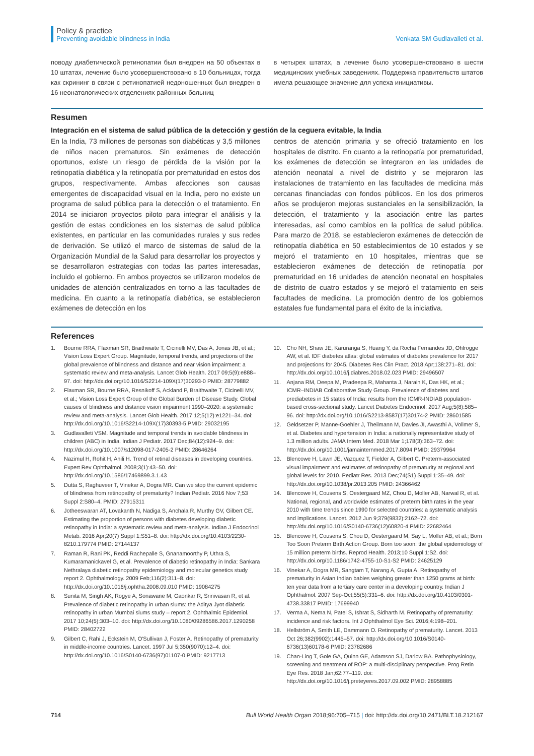Policy & practice
Preventing avoidable blindness in India
Venkata SM Gudlavalleti et al.
поводу диабетической ретинопатии был внедрен на 50 объектах в 10 штатах, лечение было усовершенствовано в 10 больницах, тогда как скрининг в связи с ретинопатией недоношенных был внедрен в 16 неонатологических отделениях районных больниц
в четырех штатах, а лечение было усовершенствовано в шести медицинских учебных заведениях. Поддержка правительств штатов имела решающее значение для успеха инициативы.
Resumen
Integración en el sistema de salud pública de la detección y gestión de la ceguera evitable, la India
En la India, 73 millones de personas son diabéticas y 3,5 millones de niños nacen prematuros. Sin exámenes de detección oportunos, existe un riesgo de pérdida de la visión por la retinopatía diabética y la retinopatía por prematuridad en estos dos grupos, respectivamente. Ambas afecciones son causas emergentes de discapacidad visual en la India, pero no existe un programa de salud pública para la detección o el tratamiento. En 2014 se iniciaron proyectos piloto para integrar el análisis y la gestión de estas condiciones en los sistemas de salud pública existentes, en particular en las comunidades rurales y sus redes de derivación. Se utilizó el marco de sistemas de salud de la Organización Mundial de la Salud para desarrollar los proyectos y se desarrollaron estrategias con todas las partes interesadas, incluido el gobierno. En ambos proyectos se utilizaron modelos de unidades de atención centralizados en torno a las facultades de medicina. En cuanto a la retinopatía diabética, se establecieron exámenes de detección en los
centros de atención primaria y se ofreció tratamiento en los hospitales de distrito. En cuanto a la retinopatía por prematuridad, los exámenes de detección se integraron en las unidades de atención neonatal a nivel de distrito y se mejoraron las instalaciones de tratamiento en las facultades de medicina más cercanas financiadas con fondos públicos. En los dos primeros años se produjeron mejoras sustanciales en la sensibilización, la detección, el tratamiento y la asociación entre las partes interesadas, así como cambios en la política de salud pública. Para marzo de 2018, se establecieron exámenes de detección de retinopatía diabética en 50 establecimientos de 10 estados y se mejoró el tratamiento en 10 hospitales, mientras que se establecieron exámenes de detección de retinopatía por prematuridad en 16 unidades de atención neonatal en hospitales de distrito de cuatro estados y se mejoró el tratamiento en seis facultades de medicina. La promoción dentro de los gobiernos estatales fue fundamental para el éxito de la iniciativa.
References
1. Bourne RRA, Flaxman SR, Braithwaite T, Cicinelli MV, Das A, Jonas JB, et al.; Vision Loss Expert Group. Magnitude, temporal trends, and projections of the global prevalence of blindness and distance and near vision impairment: a systematic review and meta-analysis. Lancet Glob Health. 2017 09;5(9):e888–97. doi: http://dx.doi.org/10.1016/S2214-109X(17)30293-0 PMID: 28779882
2. Flaxman SR, Bourne RRA, Resnikoff S, Ackland P, Braithwaite T, Cicinelli MV, et al.; Vision Loss Expert Group of the Global Burden of Disease Study. Global causes of blindness and distance vision impairment 1990–2020: a systematic review and meta-analysis. Lancet Glob Health. 2017 12;5(12):e1221–34. doi: http://dx.doi.org/10.1016/S2214-109X(17)30393-5 PMID: 29032195
3. Gudlavalleti VSM. Magnitude and temporal trends in avoidable blindness in children (ABC) in India. Indian J Pediatr. 2017 Dec;84(12):924–9. doi: http://dx.doi.org/10.1007/s12098-017-2405-2 PMID: 28646264
4. Nazimul H, Rohit H, Anili H. Trend of retinal diseases in developing countries. Expert Rev Ophthalmol. 2008;3(1):43–50. doi: http://dx.doi.org/10.1586/17469899.3.1.43
5. Dutta S, Raghuveer T, Vinekar A, Dogra MR. Can we stop the current epidemic of blindness from retinopathy of prematurity? Indian Pediatr. 2016 Nov 7;53 Suppl 2:S80–4. PMID: 27915311
6. Jotheeswaran AT, Lovakanth N, Nadiga S, Anchala R, Murthy GV, Gilbert CE. Estimating the proportion of persons with diabetes developing diabetic retinopathy in India: a systematic review and meta-analysis. Indian J Endocrinol Metab. 2016 Apr;20(7) Suppl 1:S51–8. doi: http://dx.doi.org/10.4103/2230-8210.179774 PMID: 27144137
7. Raman R, Rani PK, Reddi Rachepalle S, Gnanamoorthy P, Uthra S, Kumaramanickavel G, et al. Prevalence of diabetic retinopathy in India: Sankara Nethralaya diabetic retinopathy epidemiology and molecular genetics study report 2. Ophthalmology. 2009 Feb;116(2):311–8. doi: http://dx.doi.org/10.1016/j.ophtha.2008.09.010 PMID: 19084275
8. Sunita M, Singh AK, Rogye A, Sonawane M, Gaonkar R, Srinivasan R, et al. Prevalence of diabetic retinopathy in urban slums: the Aditya Jyot diabetic retinopathy in urban Mumbai slums study – report 2. Ophthalmic Epidemiol. 2017 10;24(5):303–10. doi: http://dx.doi.org/10.1080/09286586.2017.1290258 PMID: 28402722
9. Gilbert C, Rahi J, Eckstein M, O'Sullivan J, Foster A. Retinopathy of prematurity in middle-income countries. Lancet. 1997 Jul 5;350(9070):12–4. doi: http://dx.doi.org/10.1016/S0140-6736(97)01107-0 PMID: 9217713
10. Cho NH, Shaw JE, Karuranga S, Huang Y, da Rocha Fernandes JD, Ohlrogge AW, et al. IDF diabetes atlas: global estimates of diabetes prevalence for 2017 and projections for 2045. Diabetes Res Clin Pract. 2018 Apr;138:271–81. doi: http://dx.doi.org/10.1016/j.diabres.2018.02.023 PMID: 29496507
11. Anjana RM, Deepa M, Pradeepa R, Mahanta J, Narain K, Das HK, et al.; ICMR–INDIAB Collaborative Study Group. Prevalence of diabetes and prediabetes in 15 states of India: results from the ICMR-INDIAB population-based cross-sectional study. Lancet Diabetes Endocrinol. 2017 Aug;5(8):585–96. doi: http://dx.doi.org/10.1016/S2213-8587(17)30174-2 PMID: 28601585
12. Geldsetzer P, Manne-Goehler J, Theilmann M, Davies JI, Awasthi A, Vollmer S, et al. Diabetes and hypertension in India: a nationally representative study of 1.3 million adults. JAMA Intern Med. 2018 Mar 1;178(3):363–72. doi: http://dx.doi.org/10.1001/jamainternmed.2017.8094 PMID: 29379964
13. Blencowe H, Lawn JE, Vazquez T, Fielder A, Gilbert C. Preterm-associated visual impairment and estimates of retinopathy of prematurity at regional and global levels for 2010. Pediatr Res. 2013 Dec;74(S1) Suppl 1:35–49. doi: http://dx.doi.org/10.1038/pr.2013.205 PMID: 24366462
14. Blencowe H, Cousens S, Oestergaard MZ, Chou D, Moller AB, Narwal R, et al. National, regional, and worldwide estimates of preterm birth rates in the year 2010 with time trends since 1990 for selected countries: a systematic analysis and implications. Lancet. 2012 Jun 9;379(9832):2162–72. doi: http://dx.doi.org/10.1016/S0140-6736(12)60820-4 PMID: 22682464
15. Blencowe H, Cousens S, Chou D, Oestergaard M, Say L, Moller AB, et al.; Born Too Soon Preterm Birth Action Group. Born too soon: the global epidemiology of 15 million preterm births. Reprod Health. 2013;10 Suppl 1:S2. doi: http://dx.doi.org/10.1186/1742-4755-10-S1-S2 PMID: 24625129
16. Vinekar A, Dogra MR, Sangtam T, Narang A, Gupta A. Retinopathy of prematurity in Asian Indian babies weighing greater than 1250 grams at birth: ten year data from a tertiary care center in a developing country. Indian J Ophthalmol. 2007 Sep-Oct;55(5):331–6. doi: http://dx.doi.org/10.4103/0301-4738.33817 PMID: 17699940
17. Verma A, Nema N, Patel S, Ishrat S, Sidharth M. Retinopathy of prematurity: incidence and risk factors. Int J Ophthalmol Eye Sci. 2016;4:198–201.
18. Hellström A, Smith LE, Dammann O. Retinopathy of prematurity. Lancet. 2013 Oct 26;382(9902):1445–57. doi: http://dx.doi.org/10.1016/S0140-6736(13)60178-6 PMID: 23782686
19. Chan-Ling T, Gole GA, Quinn GE, Adamson SJ, Darlow BA. Pathophysiology, screening and treatment of ROP: a multi-disciplinary perspective. Prog Retin Eye Res. 2018 Jan;62:77–119. doi: http://dx.doi.org/10.1016/j.preteyeres.2017.09.002 PMID: 28958885
714 Bull World Health Organ 2018;96:705–715 | doi: http://dx.doi.org/10.2471/BLT.18.212167